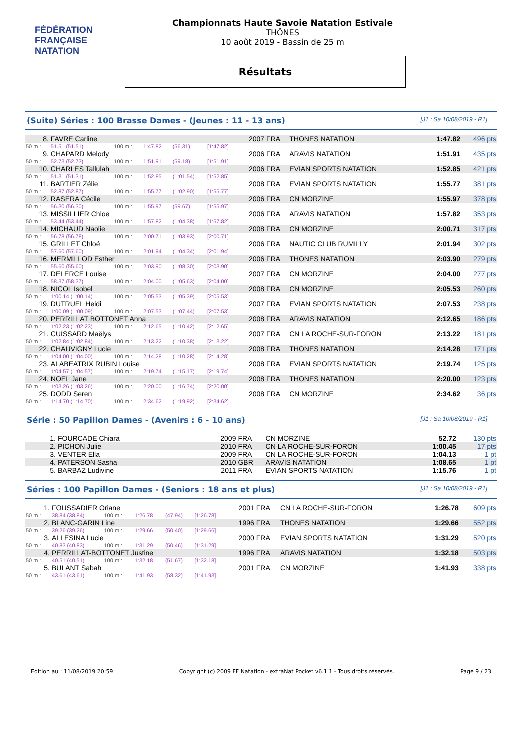FÉDÉRATION FRANÇAISE
NATATION
Championnats Haute Savoie Natation Estivale
THÔNES
10 août 2019 - Bassin de 25 m
Résultats
(Suite) Séries : 100 Brasse Dames - (Jeunes : 11 - 13 ans) [J1 : Sa 10/08/2019 - R1]
| 8. | FAVRE Carline | | | | | 2007 | FRA | THONES NATATION | 1:47.82 | 496 pts |
| 50 m : | 51.51 (51.51) | 100 m : | 1:47.82 | (56.31) | [1:47.82] | | | | | |
| 9. | CHAPARD Melody | | | | | 2006 | FRA | ARAVIS NATATION | 1:51.91 | 435 pts |
| 50 m : | 52.73 (52.73) | 100 m : | 1:51.91 | (59.18) | [1:51.91] | | | | | |
| 10. | CHARLES Tallulah | | | | | 2006 | FRA | EVIAN SPORTS NATATION | 1:52.85 | 421 pts |
| 50 m : | 51.31 (51.31) | 100 m : | 1:52.85 | (1:01.54) | [1:52.85] | | | | | |
| 11. | BARTIER Zélie | | | | | 2008 | FRA | EVIAN SPORTS NATATION | 1:55.77 | 381 pts |
| 50 m : | 52.87 (52.87) | 100 m : | 1:55.77 | (1:02.90) | [1:55.77] | | | | | |
| 12. | RASERA Cécile | | | | | 2006 | FRA | CN MORZINE | 1:55.97 | 378 pts |
| 50 m : | 56.30 (56.30) | 100 m : | 1:55.97 | (59.67) | [1:55.97] | | | | | |
| 13. | MISSILLIER Chloe | | | | | 2006 | FRA | ARAVIS NATATION | 1:57.82 | 353 pts |
| 50 m : | 53.44 (53.44) | 100 m : | 1:57.82 | (1:04.38) | [1:57.82] | | | | | |
| 14. | MICHAUD Naolie | | | | | 2008 | FRA | CN MORZINE | 2:00.71 | 317 pts |
| 50 m : | 56.78 (56.78) | 100 m : | 2:00.71 | (1:03.93) | [2:00.71] | | | | | |
| 15. | GRILLET Chloé | | | | | 2006 | FRA | NAUTIC CLUB RUMILLY | 2:01.94 | 302 pts |
| 50 m : | 57.60 (57.60) | 100 m : | 2:01.94 | (1:04.34) | [2:01.94] | | | | | |
| 16. | MERMILLOD Esther | | | | | 2006 | FRA | THONES NATATION | 2:03.90 | 279 pts |
| 50 m : | 55.60 (55.60) | 100 m : | 2:03.90 | (1:08.30) | [2:03.90] | | | | | |
| 17. | DELERCE Louise | | | | | 2007 | FRA | CN MORZINE | 2:04.00 | 277 pts |
| 50 m : | 58.37 (58.37) | 100 m : | 2:04.00 | (1:05.63) | [2:04.00] | | | | | |
| 18. | NICOL Isobel | | | | | 2008 | FRA | CN MORZINE | 2:05.53 | 260 pts |
| 50 m : | 1:00.14 (1:00.14) | 100 m : | 2:05.53 | (1:05.39) | [2:05.53] | | | | | |
| 19. | DUTRUEL Heidi | | | | | 2007 | FRA | EVIAN SPORTS NATATION | 2:07.53 | 238 pts |
| 50 m : | 1:00.09 (1:00.09) | 100 m : | 2:07.53 | (1:07.44) | [2:07.53] | | | | | |
| 20. | PERRILLAT BOTTONET Anna | | | | | 2008 | FRA | ARAVIS NATATION | 2:12.65 | 186 pts |
| 50 m : | 1:02.23 (1:02.23) | 100 m : | 2:12.65 | (1:10.42) | [2:12.65] | | | | | |
| 21. | CUISSARD Maëlys | | | | | 2007 | FRA | CN LA ROCHE-SUR-FORON | 2:13.22 | 181 pts |
| 50 m : | 1:02.84 (1:02.84) | 100 m : | 2:13.22 | (1:10.38) | [2:13.22] | | | | | |
| 22. | CHAUVIGNY Lucie | | | | | 2008 | FRA | THONES NATATION | 2:14.28 | 171 pts |
| 50 m : | 1:04.00 (1:04.00) | 100 m : | 2:14.28 | (1:10.28) | [2:14.28] | | | | | |
| 23. | ALABEATRIX RUBIN Louise | | | | | 2008 | FRA | EVIAN SPORTS NATATION | 2:19.74 | 125 pts |
| 50 m : | 1:04.57 (1:04.57) | 100 m : | 2:19.74 | (1:15.17) | [2:19.74] | | | | | |
| 24. | NOEL Jane | | | | | 2008 | FRA | THONES NATATION | 2:20.00 | 123 pts |
| 50 m : | 1:03.26 (1:03.26) | 100 m : | 2:20.00 | (1:16.74) | [2:20.00] | | | | | |
| 25. | DODD Seren | | | | | 2008 | FRA | CN MORZINE | 2:34.62 | 36 pts |
| 50 m : | 1:14.70 (1:14.70) | 100 m : | 2:34.62 | (1:19.92) | [2:34.62] | | | | | |
Série : 50 Papillon Dames - (Avenirs : 6 - 10 ans) [J1 : Sa 10/08/2019 - R1]
| 1. | FOURCADE Chiara | 2009 | FRA | CN MORZINE | 52.72 | 130 pts |
| 2. | PICHON Julie | 2010 | FRA | CN LA ROCHE-SUR-FORON | 1:00.45 | 17 pts |
| 3. | VENTER Ella | 2009 | FRA | CN LA ROCHE-SUR-FORON | 1:04.13 | 1 pt |
| 4. | PATERSON Sasha | 2010 | GBR | ARAVIS NATATION | 1:08.65 | 1 pt |
| 5. | BARBAZ Ludivine | 2011 | FRA | EVIAN SPORTS NATATION | 1:15.76 | 1 pt |
Séries : 100 Papillon Dames - (Seniors : 18 ans et plus) [J1 : Sa 10/08/2019 - R1]
| 1. | FOUSSADIER Oriane | | | | | 2001 | FRA | CN LA ROCHE-SUR-FORON | 1:26.78 | 609 pts |
| 50 m : | 38.84 (38.84) | 100 m : | 1:26.78 | (47.94) | [1:26.78] | | | | | |
| 2. | BLANC-GARIN Line | | | | | 1996 | FRA | THONES NATATION | 1:29.66 | 552 pts |
| 50 m : | 39.26 (39.26) | 100 m : | 1:29.66 | (50.40) | [1:29.66] | | | | | |
| 3. | ALLESINA Lucie | | | | | 2000 | FRA | EVIAN SPORTS NATATION | 1:31.29 | 520 pts |
| 50 m : | 40.83 (40.83) | 100 m : | 1:31.29 | (50.46) | [1:31.29] | | | | | |
| 4. | PERRILLAT-BOTTONET Justine | | | | | 1996 | FRA | ARAVIS NATATION | 1:32.18 | 503 pts |
| 50 m : | 40.51 (40.51) | 100 m : | 1:32.18 | (51.67) | [1:32.18] | | | | | |
| 5. | BULANT Sabah | | | | | 2001 | FRA | CN MORZINE | 1:41.93 | 338 pts |
| 50 m : | 43.61 (43.61) | 100 m : | 1:41.93 | (58.32) | [1:41.93] | | | | | |
Edition au : 11/08/2019 20:59 Copyright (c) 2009 FF Natation - extraNat Pocket v6.1.1 - Tous droits réservés. Page 9 / 23